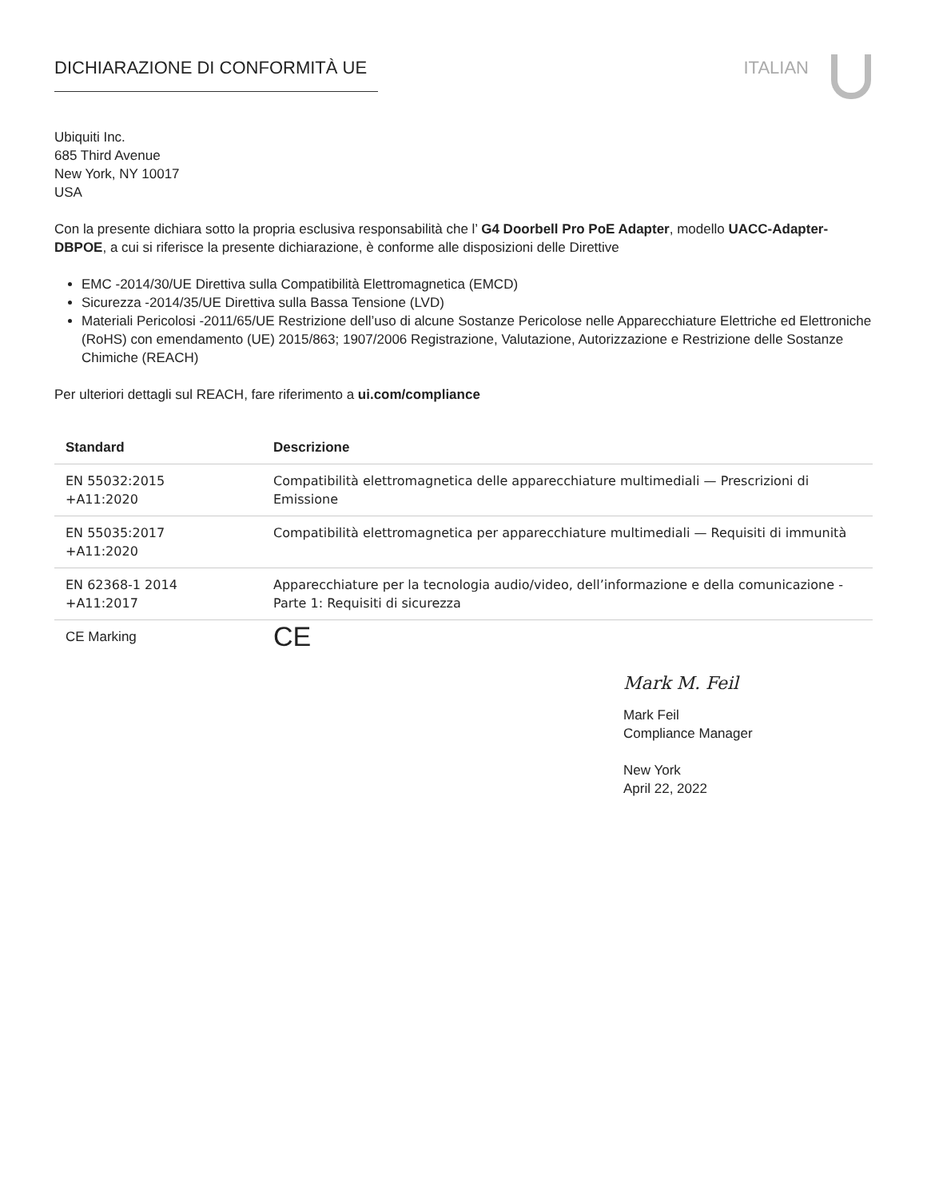DICHIARAZIONE DI CONFORMITÀ UE ITALIAN
Ubiquiti Inc.
685 Third Avenue
New York, NY 10017
USA
Con la presente dichiara sotto la propria esclusiva responsabilità che l’ G4 Doorbell Pro PoE Adapter, modello UACC-Adapter-DBPOE, a cui si riferisce la presente dichiarazione, è conforme alle disposizioni delle Direttive
EMC -2014/30/UE Direttiva sulla Compatibilità Elettromagnetica (EMCD)
Sicurezza -2014/35/UE Direttiva sulla Bassa Tensione (LVD)
Materiali Pericolosi -2011/65/UE Restrizione dell’uso di alcune Sostanze Pericolose nelle Apparecchiature Elettriche ed Elettroniche (RoHS) con emendamento (UE) 2015/863; 1907/2006 Registrazione, Valutazione, Autorizzazione e Restrizione delle Sostanze Chimiche (REACH)
Per ulteriori dettagli sul REACH, fare riferimento a ui.com/compliance
| Standard | Descrizione |
| --- | --- |
| EN 55032:2015 +A11:2020 | Compatibilità elettromagnetica delle apparecchiature multimediali — Prescrizioni di Emissione |
| EN 55035:2017 +A11:2020 | Compatibilità elettromagnetica per apparecchiature multimediali — Requisiti di immunità |
| EN 62368-1 2014 +A11:2017 | Apparecchiature per la tecnologia audio/video, dell’informazione e della comunicazione - Parte 1: Requisiti di sicurezza |
| CE Marking | CE |
Mark M. Feil
Mark Feil
Compliance Manager
New York
April 22, 2022